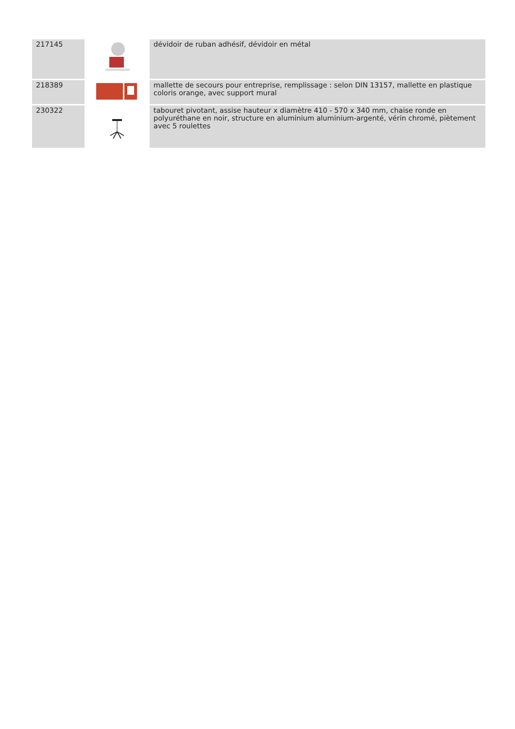| 217145 | | dévidoir de ruban adhésif, dévidoir en métal |
| 218389 | | mallette de secours pour entreprise, remplissage : selon DIN 13157, mallette en plastique coloris orange, avec support mural |
| 230322 | | tabouret pivotant, assise hauteur x diamètre 410 - 570 x 340 mm, chaise ronde en polyuréthane en noir, structure en aluminium aluminium-argenté, vérin chromé, piètement avec 5 roulettes |